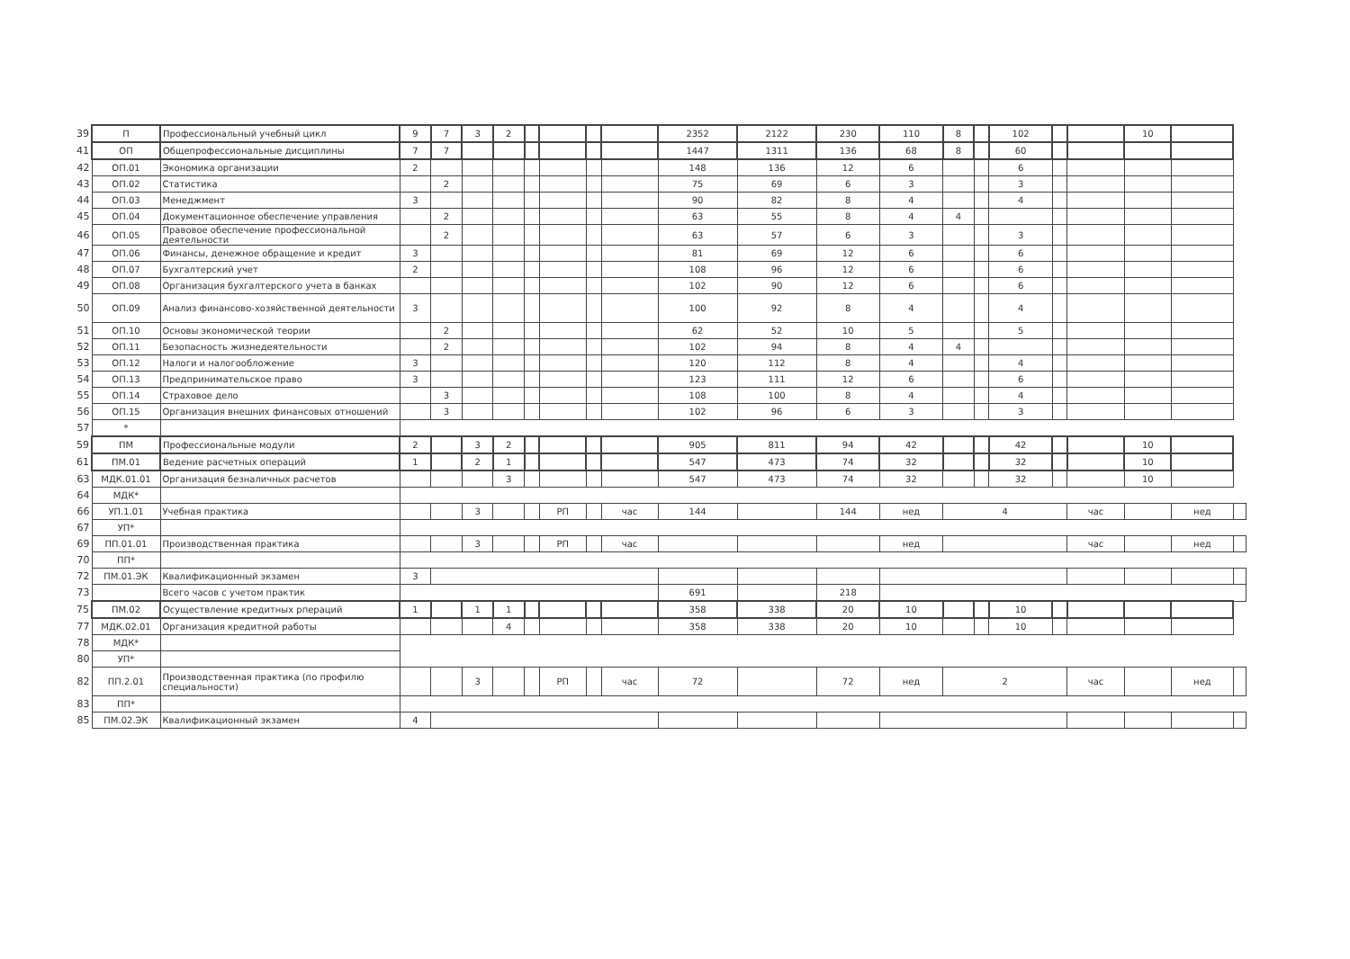| 39 | П | Профессиональный учебный цикл | 9 | 7 | 3 | 2 | | | | | 2352 | 2122 | 230 | 110 | 8 | | 102 | | | 10 | | |
| 41 | ОП | Общепрофессиональные дисциплины | 7 | 7 | | | | | | | 1447 | 1311 | 136 | 68 | 8 | | 60 | | | | | |
| 42 | ОП.01 | Экономика организации | 2 | | | | | | | | 148 | 136 | 12 | 6 | | | 6 | | | | | |
| 43 | ОП.02 | Статистика | | 2 | | | | | | | 75 | 69 | 6 | 3 | | | 3 | | | | | |
| 44 | ОП.03 | Менеджмент | 3 | | | | | | | | 90 | 82 | 8 | 4 | | | 4 | | | | | |
| 45 | ОП.04 | Документационное обеспечение управления | | 2 | | | | | | | 63 | 55 | 8 | 4 | 4 | | | | | | | |
| 46 | ОП.05 | Правовое обеспечение профессиональной деятельности | | 2 | | | | | | | 63 | 57 | 6 | 3 | | | 3 | | | | | |
| 47 | ОП.06 | Финансы, денежное обращение и кредит | 3 | | | | | | | | 81 | 69 | 12 | 6 | | | 6 | | | | | |
| 48 | ОП.07 | Бухгалтерский учет | 2 | | | | | | | | 108 | 96 | 12 | 6 | | | 6 | | | | | |
| 49 | ОП.08 | Организация бухгалтерского учета в банках | | | | | | | | | 102 | 90 | 12 | 6 | | | 6 | | | | | |
| 50 | ОП.09 | Анализ финансово-хозяйственной деятельности | 3 | | | | | | | | 100 | 92 | 8 | 4 | | | 4 | | | | | |
| 51 | ОП.10 | Основы экономической теории | | 2 | | | | | | | 62 | 52 | 10 | 5 | | | 5 | | | | | |
| 52 | ОП.11 | Безопасность жизнедеятельности | | 2 | | | | | | | 102 | 94 | 8 | 4 | 4 | | | | | | | |
| 53 | ОП.12 | Налоги и налогообложение | 3 | | | | | | | | 120 | 112 | 8 | 4 | | | 4 | | | | | |
| 54 | ОП.13 | Предпринимательское право | 3 | | | | | | | | 123 | 111 | 12 | 6 | | | 6 | | | | | |
| 55 | ОП.14 | Страховое дело | | 3 | | | | | | | 108 | 100 | 8 | 4 | | | 4 | | | | | |
| 56 | ОП.15 | Организация внешних финансовых отношений | | 3 | | | | | | | 102 | 96 | 6 | 3 | | | 3 | | | | | |
| 57 | * | | | | | | | | | | | | | | | | | | | | | |
| 59 | ПМ | Профессиональные модули | 2 | | 3 | 2 | | | | | 905 | 811 | 94 | 42 | | | 42 | | | 10 | | |
| 61 | ПМ.01 | Ведение расчетных операций | 1 | | 2 | 1 | | | | | 547 | 473 | 74 | 32 | | | 32 | | | 10 | | |
| 63 | МДК.01.01 | Организация безналичных расчетов | | | | 3 | | | | | 547 | 473 | 74 | 32 | | | 32 | | | 10 | | |
| 64 | МДК* | | | | | | | | | | | | | | | | | | | | | |
| 66 | УП.1.01 | Учебная практика | | | 3 | | | РП | | час | 144 | | 144 | нед | 4 | | | | час | | нед | |
| 67 | УП* | | | | | | | | | | | | | | | | | | | | | |
| 69 | ПП.01.01 | Производственная практика | | | 3 | | | РП | | час | | | | нед | | | | | час | | нед | |
| 70 | ПП* | | | | | | | | | | | | | | | | | | | | | |
| 72 | ПМ.01.ЭК | Квалификационный экзамен | 3 | | | | | | | | | | | | | | | | | | | |
| 73 | | Всего часов с учетом практик | | | | | | | | | 691 | | 218 | | | | | | | | | |
| 75 | ПМ.02 | Осуществление кредитных рпераций | 1 | | 1 | 1 | | | | | 358 | 338 | 20 | 10 | | | 10 | | | | | |
| 77 | МДК.02.01 | Организация кредитной работы | | | | 4 | | | | | 358 | 338 | 20 | 10 | | | 10 | | | | | |
| 78 | МДК* | | | | | | | | | | | | | | | | | | | | | |
| 80 | УП* | | | | | | | | | | | | | | | | | | | | | |
| 82 | ПП.2.01 | Производственная практика (по профилю специальности) | | | 3 | | | РП | | час | 72 | | 72 | нед | 2 | | | | час | | нед | |
| 83 | ПП* | | | | | | | | | | | | | | | | | | | | | |
| 85 | ПМ.02.ЭК | Квалификационный экзамен | 4 | | | | | | | | | | | | | | | | | | | |